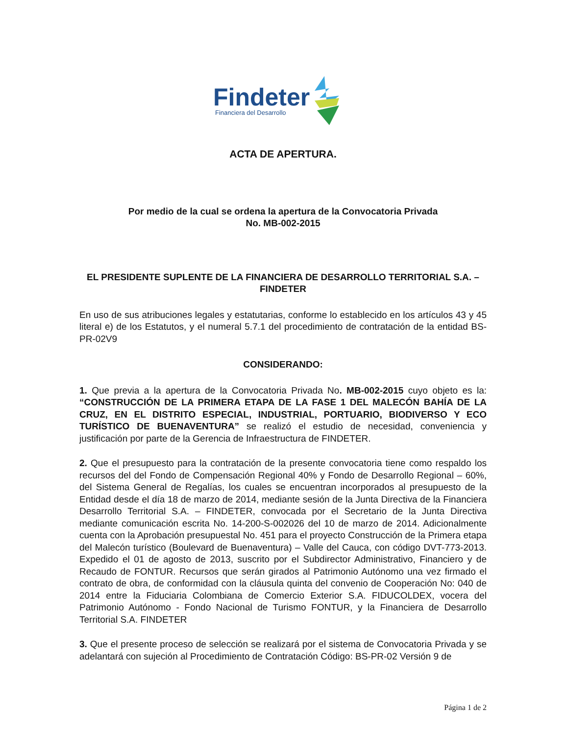Findeter
Financiera del Desarrollo
ACTA DE APERTURA.
Por medio de la cual se ordena la apertura de la Convocatoria Privada
No. MB-002-2015
EL PRESIDENTE SUPLENTE DE LA FINANCIERA DE DESARROLLO TERRITORIAL S.A. –
FINDETER
En uso de sus atribuciones legales y estatutarias, conforme lo establecido en los artículos 43 y 45 literal e) de los Estatutos, y el numeral 5.7.1 del procedimiento de contratación de la entidad BS-PR-02V9
CONSIDERANDO:
1. Que previa a la apertura de la Convocatoria Privada No. MB-002-2015 cuyo objeto es la: “CONSTRUCCIÓN DE LA PRIMERA ETAPA DE LA FASE 1 DEL MALECÓN BAHÍA DE LA CRUZ, EN EL DISTRITO ESPECIAL, INDUSTRIAL, PORTUARIO, BIODIVERSO Y ECO TURÍSTICO DE BUENAVENTURA” se realizó el estudio de necesidad, conveniencia y justificación por parte de la Gerencia de Infraestructura de FINDETER.
2. Que el presupuesto para la contratación de la presente convocatoria tiene como respaldo los recursos del del Fondo de Compensación Regional 40% y Fondo de Desarrollo Regional – 60%, del Sistema General de Regalías, los cuales se encuentran incorporados al presupuesto de la Entidad desde el día 18 de marzo de 2014, mediante sesión de la Junta Directiva de la Financiera Desarrollo Territorial S.A. – FINDETER, convocada por el Secretario de la Junta Directiva mediante comunicación escrita No. 14-200-S-002026 del 10 de marzo de 2014. Adicionalmente cuenta con la Aprobación presupuestal No. 451 para el proyecto Construcción de la Primera etapa del Malecón turístico (Boulevard de Buenaventura) – Valle del Cauca, con código DVT-773-2013. Expedido el 01 de agosto de 2013, suscrito por el Subdirector Administrativo, Financiero y de Recaudo de FONTUR. Recursos que serán girados al Patrimonio Autónomo una vez firmado el contrato de obra, de conformidad con la cláusula quinta del convenio de Cooperación No: 040 de 2014 entre la Fiduciaria Colombiana de Comercio Exterior S.A. FIDUCOLDEX, vocera del Patrimonio Autónomo - Fondo Nacional de Turismo FONTUR, y la Financiera de Desarrollo Territorial S.A. FINDETER
3. Que el presente proceso de selección se realizará por el sistema de Convocatoria Privada y se adelantará con sujeción al Procedimiento de Contratación Código: BS-PR-02 Versión 9 de
Página 1 de 2